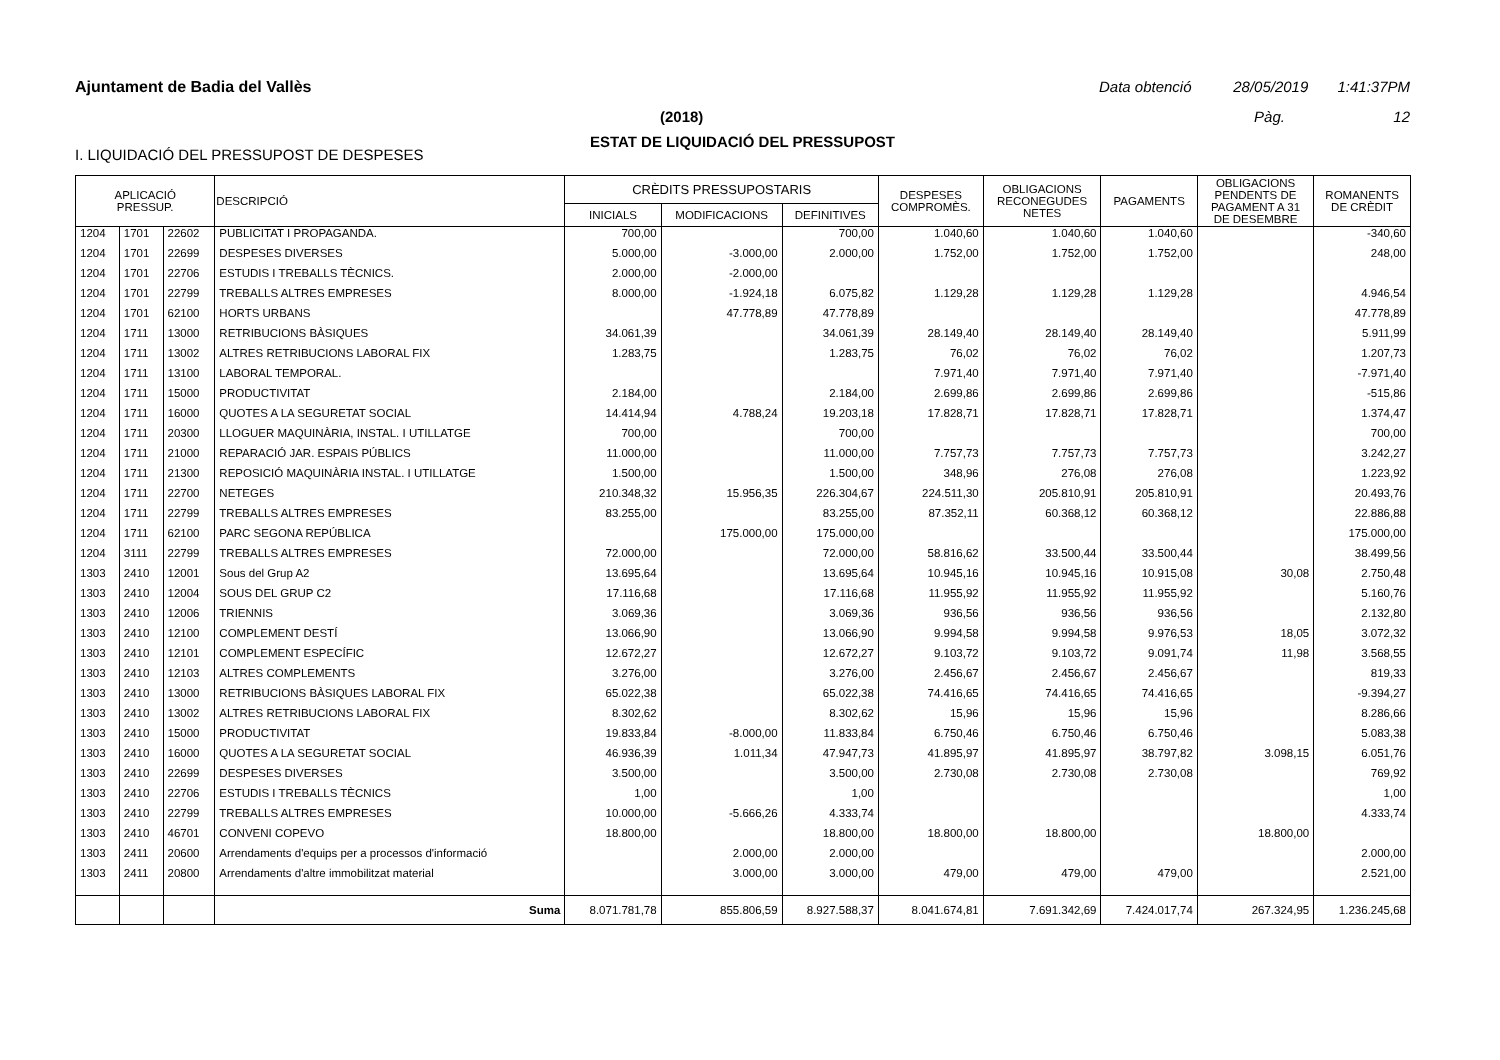Ajuntament de Badia del Vallès Data obtenció 28/05/2019 1:41:37PM
(2018) Pàg. 12
ESTAT DE LIQUIDACIÓ DEL PRESSUPOST
I. LIQUIDACIÓ DEL PRESSUPOST DE DESPESES
| APLICACIÓ PRESSUP. | | | DESCRIPCIÓ | CRÈDITS PRESSUPOSTARIS | | | DESPESES COMPROMÈS. | OBLIGACIONS RECONEGUDES NETES | PAGAMENTS | OBLIGACIONS PENDENTS DE PAGAMENT A 31 DE DESEMBRE | ROMANENTS DE CRÈDIT |
| --- | --- | --- | --- | --- | --- | --- | --- | --- | --- | --- | --- |
| | | | | INICIALS | MODIFICACIONS | DEFINITIVES | | | | | |
| 1204 | 1701 | 22602 | PUBLICITAT I PROPAGANDA. | 700,00 | | 700,00 | 1.040,60 | 1.040,60 | 1.040,60 | | -340,60 |
| 1204 | 1701 | 22699 | DESPESES DIVERSES | 5.000,00 | -3.000,00 | 2.000,00 | 1.752,00 | 1.752,00 | 1.752,00 | | 248,00 |
| 1204 | 1701 | 22706 | ESTUDIS I TREBALLS TÈCNICS. | 2.000,00 | -2.000,00 | | | | | | |
| 1204 | 1701 | 22799 | TREBALLS ALTRES EMPRESES | 8.000,00 | -1.924,18 | 6.075,82 | 1.129,28 | 1.129,28 | 1.129,28 | | 4.946,54 |
| 1204 | 1701 | 62100 | HORTS URBANS | | 47.778,89 | 47.778,89 | | | | | 47.778,89 |
| 1204 | 1711 | 13000 | RETRIBUCIONS BÀSIQUES | 34.061,39 | | 34.061,39 | 28.149,40 | 28.149,40 | 28.149,40 | | 5.911,99 |
| 1204 | 1711 | 13002 | ALTRES RETRIBUCIONS LABORAL FIX | 1.283,75 | | 1.283,75 | 76,02 | 76,02 | 76,02 | | 1.207,73 |
| 1204 | 1711 | 13100 | LABORAL TEMPORAL. | | | | 7.971,40 | 7.971,40 | 7.971,40 | | -7.971,40 |
| 1204 | 1711 | 15000 | PRODUCTIVITAT | 2.184,00 | | 2.184,00 | 2.699,86 | 2.699,86 | 2.699,86 | | -515,86 |
| 1204 | 1711 | 16000 | QUOTES A LA SEGURETAT SOCIAL | 14.414,94 | 4.788,24 | 19.203,18 | 17.828,71 | 17.828,71 | 17.828,71 | | 1.374,47 |
| 1204 | 1711 | 20300 | LLOGUER MAQUINÀRIA, INSTAL. I UTILLATGE | 700,00 | | 700,00 | | | | | 700,00 |
| 1204 | 1711 | 21000 | REPARACIÓ JAR. ESPAIS PÚBLICS | 11.000,00 | | 11.000,00 | 7.757,73 | 7.757,73 | 7.757,73 | | 3.242,27 |
| 1204 | 1711 | 21300 | REPOSICIÓ MAQUINÀRIA INSTAL. I UTILLATGE | 1.500,00 | | 1.500,00 | 348,96 | 276,08 | 276,08 | | 1.223,92 |
| 1204 | 1711 | 22700 | NETEGES | 210.348,32 | 15.956,35 | 226.304,67 | 224.511,30 | 205.810,91 | 205.810,91 | | 20.493,76 |
| 1204 | 1711 | 22799 | TREBALLS ALTRES EMPRESES | 83.255,00 | | 83.255,00 | 87.352,11 | 60.368,12 | 60.368,12 | | 22.886,88 |
| 1204 | 1711 | 62100 | PARC SEGONA REPÚBLICA | | 175.000,00 | 175.000,00 | | | | | 175.000,00 |
| 1204 | 3111 | 22799 | TREBALLS ALTRES EMPRESES | 72.000,00 | | 72.000,00 | 58.816,62 | 33.500,44 | 33.500,44 | | 38.499,56 |
| 1303 | 2410 | 12001 | Sous del Grup A2 | 13.695,64 | | 13.695,64 | 10.945,16 | 10.945,16 | 10.915,08 | 30,08 | 2.750,48 |
| 1303 | 2410 | 12004 | SOUS DEL GRUP C2 | 17.116,68 | | 17.116,68 | 11.955,92 | 11.955,92 | 11.955,92 | | 5.160,76 |
| 1303 | 2410 | 12006 | TRIENNIS | 3.069,36 | | 3.069,36 | 936,56 | 936,56 | 936,56 | | 2.132,80 |
| 1303 | 2410 | 12100 | COMPLEMENT DESTÍ | 13.066,90 | | 13.066,90 | 9.994,58 | 9.994,58 | 9.976,53 | 18,05 | 3.072,32 |
| 1303 | 2410 | 12101 | COMPLEMENT ESPECÍFIC | 12.672,27 | | 12.672,27 | 9.103,72 | 9.103,72 | 9.091,74 | 11,98 | 3.568,55 |
| 1303 | 2410 | 12103 | ALTRES COMPLEMENTS | 3.276,00 | | 3.276,00 | 2.456,67 | 2.456,67 | 2.456,67 | | 819,33 |
| 1303 | 2410 | 13000 | RETRIBUCIONS BÀSIQUES LABORAL FIX | 65.022,38 | | 65.022,38 | 74.416,65 | 74.416,65 | 74.416,65 | | -9.394,27 |
| 1303 | 2410 | 13002 | ALTRES RETRIBUCIONS LABORAL FIX | 8.302,62 | | 8.302,62 | 15,96 | 15,96 | 15,96 | | 8.286,66 |
| 1303 | 2410 | 15000 | PRODUCTIVITAT | 19.833,84 | -8.000,00 | 11.833,84 | 6.750,46 | 6.750,46 | 6.750,46 | | 5.083,38 |
| 1303 | 2410 | 16000 | QUOTES A LA SEGURETAT SOCIAL | 46.936,39 | 1.011,34 | 47.947,73 | 41.895,97 | 41.895,97 | 38.797,82 | 3.098,15 | 6.051,76 |
| 1303 | 2410 | 22699 | DESPESES DIVERSES | 3.500,00 | | 3.500,00 | 2.730,08 | 2.730,08 | 2.730,08 | | 769,92 |
| 1303 | 2410 | 22706 | ESTUDIS I TREBALLS TÈCNICS | 1,00 | | 1,00 | | | | | 1,00 |
| 1303 | 2410 | 22799 | TREBALLS ALTRES EMPRESES | 10.000,00 | -5.666,26 | 4.333,74 | | | | | 4.333,74 |
| 1303 | 2410 | 46701 | CONVENI COPEVO | 18.800,00 | | 18.800,00 | 18.800,00 | 18.800,00 | | 18.800,00 | |
| 1303 | 2411 | 20600 | Arrendaments d'equips per a processos d'informació | | 2.000,00 | 2.000,00 | | | | | 2.000,00 |
| 1303 | 2411 | 20800 | Arrendaments d'altre immobilitzat material | | 3.000,00 | 3.000,00 | 479,00 | 479,00 | 479,00 | | 2.521,00 |
| | | | Suma | 8.071.781,78 | 855.806,59 | 8.927.588,37 | 8.041.674,81 | 7.691.342,69 | 7.424.017,74 | 267.324,95 | 1.236.245,68 |